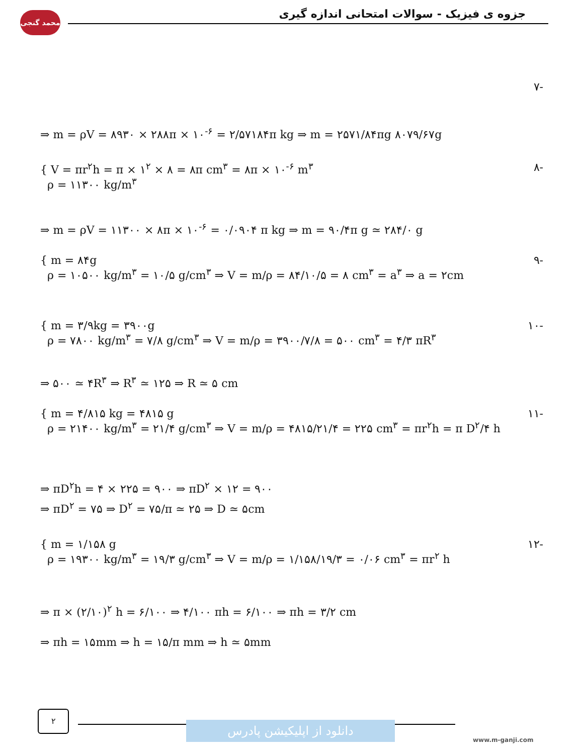محمد گنجی جزوه ی فیزیک - سوالات امتحانی اندازه گیری
-۷
⇒ m = ρV = ۸۹۳۰ × ۲۸۸π × ۱۰<sup>-۶</sup> = ۲/۵۷۱۸۴π kg ⇒ m = ۲۵۷۱/۸۴πg ۸۰۷۹/۶۷g
{ V = πr<sup>۲</sup>h = π × ۱<sup>۲</sup> × ۸ = ۸π cm<sup>۳</sup> = ۸π × ۱۰<sup>-۶</sup> m<sup>۳</sup>
ρ = ۱۱۳۰۰ kg/m<sup>۳</sup> -۸
⇒ m = ρV = ۱۱۳۰۰ × ۸π × ۱۰<sup>-۶</sup> = ۰/۰۹۰۴ π kg ⇒ m = ۹۰/۴π g ≃ ۲۸۴/۰ g
{ m = ۸۴g
ρ = ۱۰۵۰۰ kg/m<sup>۳</sup> = ۱۰/۵ g/cm<sup>۳</sup> ⇒ V = m/ρ = ۸۴/۱۰/۵ = ۸ cm<sup>۳</sup> = a<sup>۳</sup> ⇒ a = ۲cm -۹
{ m = ۳/۹kg = ۳۹۰۰g
ρ = ۷۸۰۰ kg/m<sup>۳</sup> = ۷/۸ g/cm<sup>۳</sup> ⇒ V = m/ρ = ۳۹۰۰/۷/۸ = ۵۰۰ cm<sup>۳</sup> = ۴/۳ πR<sup>۳</sup> -۱۰
⇒ ۵۰۰ ≃ ۴R<sup>۳</sup> ⇒ R<sup>۳</sup> ≃ ۱۲۵ ⇒ R ≃ ۵ cm
{ m = ۴/۸۱۵ kg = ۴۸۱۵ g
ρ = ۲۱۴۰۰ kg/m<sup>۳</sup> = ۲۱/۴ g/cm<sup>۳</sup> ⇒ V = m/ρ = ۴۸۱۵/۲۱/۴ = ۲۲۵ cm<sup>۳</sup> = πr<sup>۲</sup>h = π D<sup>۲</sup>/۴ h -۱۱
⇒ πD<sup>۲</sup>h = ۴ × ۲۲۵ = ۹۰۰ ⇒ πD<sup>۲</sup> × ۱۲ = ۹۰۰
⇒ πD<sup>۲</sup> = ۷۵ ⇒ D<sup>۲</sup> = ۷۵/π ≃ ۲۵ ⇒ D ≃ ۵cm
{ m = ۱/۱۵۸ g
ρ = ۱۹۳۰۰ kg/m<sup>۳</sup> = ۱۹/۳ g/cm<sup>۳</sup> ⇒ V = m/ρ = ۱/۱۵۸/۱۹/۳ = ۰/۰۶ cm<sup>۳</sup> = πr<sup>۲</sup> h -۱۲
⇒ π × (۲/۱۰)<sup>۲</sup> h = ۶/۱۰۰ ⇒ ۴/۱۰۰ πh = ۶/۱۰۰ ⇒ πh = ۳/۲ cm
⇒ πh = ۱۵mm ⇒ h = ۱۵/π mm ⇒ h ≃ ۵mm
۲
دانلود از اپلیکیشن پادرس
www.m-ganji.com